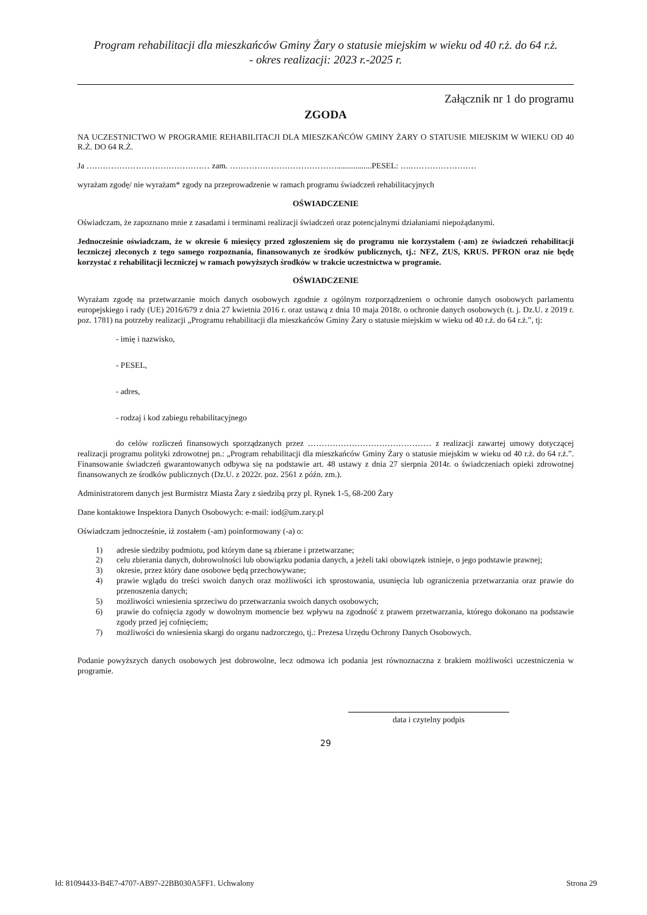Program rehabilitacji dla mieszkańców Gminy Żary o statusie miejskim w wieku od 40 r.ż. do 64 r.ż.
- okres realizacji: 2023 r.-2025 r.
Załącznik nr 1 do programu
ZGODA
NA UCZESTNICTWO W PROGRAMIE REHABILITACJI DLA MIESZKAŃCÓW GMINY ŻARY O STATUSIE MIEJSKIM W WIEKU OD 40 R.Ż. DO 64 R.Ż.
Ja ……………………………………… zam. ………………………………….................PESEL: ….……………………
wyrażam zgodę/ nie wyrażam* zgody na przeprowadzenie w ramach programu świadczeń rehabilitacyjnych
OŚWIADCZENIE
Oświadczam, że zapoznano mnie z zasadami i terminami realizacji świadczeń oraz potencjalnymi działaniami niepożądanymi.
Jednocześnie oświadczam, że w okresie 6 miesięcy przed zgłoszeniem się do programu nie korzystałem (-am) ze świadczeń rehabilitacji leczniczej zleconych z tego samego rozpoznania, finansowanych ze środków publicznych, tj.: NFZ, ZUS, KRUS. PFRON oraz nie będę korzystać z rehabilitacji leczniczej w ramach powyższych środków w trakcie uczestnictwa w programie.
OŚWIADCZENIE
Wyrażam zgodę na przetwarzanie moich danych osobowych zgodnie z ogólnym rozporządzeniem o ochronie danych osobowych parlamentu europejskiego i rady (UE) 2016/679 z dnia 27 kwietnia 2016 r. oraz ustawą z dnia 10 maja 2018r. o ochronie danych osobowych (t. j. Dz.U. z 2019 r. poz. 1781) na potrzeby realizacji „Programu rehabilitacji dla mieszkańców Gminy Żary o statusie miejskim w wieku od 40 r.ż. do 64 r.ż.”, tj:
- imię i nazwisko,
- PESEL,
- adres,
- rodzaj i kod zabiegu rehabilitacyjnego
do celów rozliczeń finansowych sporządzanych przez ……………………………………… z realizacji zawartej umowy dotyczącej realizacji programu polityki zdrowotnej pn.: „Program rehabilitacji dla mieszkańców Gminy Żary o statusie miejskim w wieku od 40 r.ż. do 64 r.ż.”. Finansowanie świadczeń gwarantowanych odbywa się na podstawie art. 48 ustawy z dnia 27 sierpnia 2014r. o świadczeniach opieki zdrowotnej finansowanych ze środków publicznych (Dz.U. z 2022r. poz. 2561 z późn. zm.).
Administratorem danych jest Burmistrz Miasta Żary z siedzibą przy pl. Rynek 1-5, 68-200 Żary
Dane kontaktowe Inspektora Danych Osobowych: e-mail: iod@um.zary.pl
Oświadczam jednocześnie, iż zostałem (-am) poinformowany (-a) o:
1) adresie siedziby podmiotu, pod którym dane są zbierane i przetwarzane;
2) celu zbierania danych, dobrowolności lub obowiązku podania danych, a jeżeli taki obowiązek istnieje, o jego podstawie prawnej;
3) okresie, przez który dane osobowe będą przechowywane;
4) prawie wglądu do treści swoich danych oraz możliwości ich sprostowania, usunięcia lub ograniczenia przetwarzania oraz prawie do przenoszenia danych;
5) możliwości wniesienia sprzeciwu do przetwarzania swoich danych osobowych;
6) prawie do cofnięcia zgody w dowolnym momencie bez wpływu na zgodność z prawem przetwarzania, którego dokonano na podstawie zgody przed jej cofnięciem;
7) możliwości do wniesienia skargi do organu nadzorczego, tj.: Prezesa Urzędu Ochrony Danych Osobowych.
Podanie powyższych danych osobowych jest dobrowolne, lecz odmowa ich podania jest równoznaczna z brakiem możliwości uczestniczenia w programie.
data i czytelny podpis
29
Id: 81094433-B4E7-4707-AB97-22BB030A5FF1. Uchwalony Strona 29